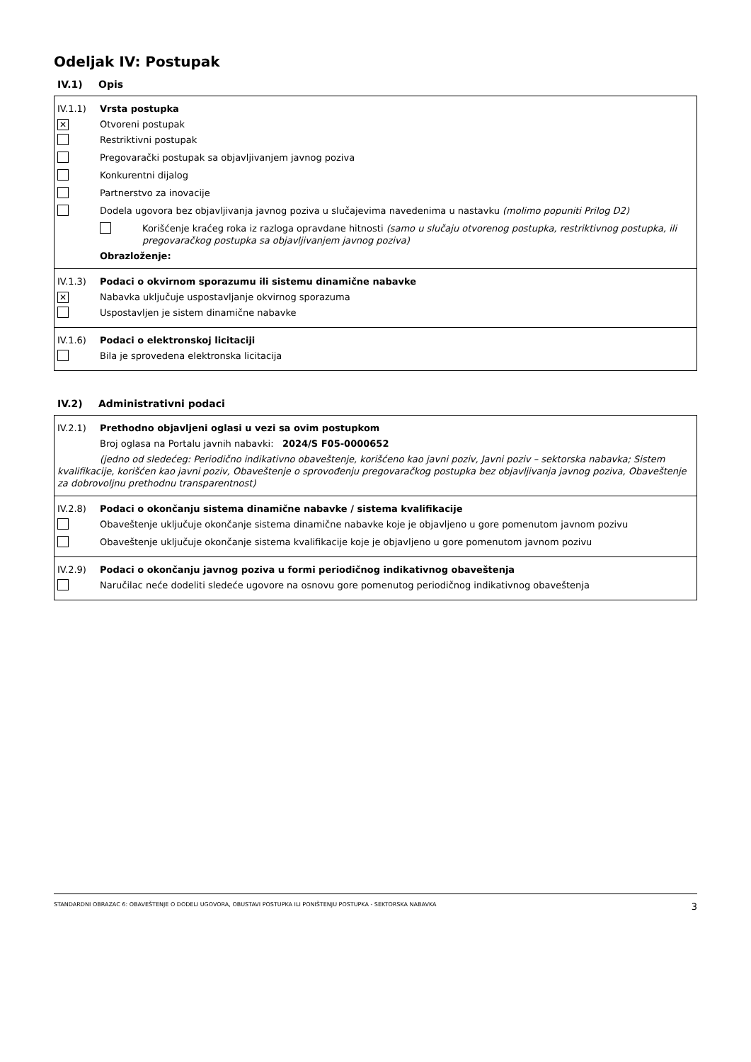Odeljak IV: Postupak
IV.1) Opis
IV.1.1) Vrsta postupka
✕
Otvoreni postupak
Restriktivni postupak
Pregovarački postupak sa objavljivanjem javnog poziva
Konkurentni dijalog
Partnerstvo za inovacije
Dodela ugovora bez objavljivanja javnog poziva u slučajevima navedenima u nastavku (molimo popuniti Prilog D2)
Korišćenje kraćeg roka iz razloga opravdane hitnosti (samo u slučaju otvorenog postupka, restriktivnog postupka, ili pregovaračkog postupka sa objavljivanjem javnog poziva)
Obrazloženje:
IV.1.3) Podaci o okvirnom sporazumu ili sistemu dinamične nabavke
✕
Nabavka uključuje uspostavljanje okvirnog sporazuma
Uspostavljen je sistem dinamične nabavke
IV.1.6) Podaci o elektronskoj licitaciji
Bila je sprovedena elektronska licitacija
IV.2) Administrativni podaci
IV.2.1) Prethodno objavljeni oglasi u vezi sa ovim postupkom
Broj oglasa na Portalu javnih nabavki: 2024/S F05-0000652
(jedno od sledećeg: Periodično indikativno obaveštenje, korišćeno kao javni poziv, Javni poziv – sektorska nabavka; Sistem kvalifikacije, korišćen kao javni poziv, Obaveštenje o sprovođenju pregovaračkog postupka bez objavljivanja javnog poziva, Obaveštenje za dobrovoljnu prethodnu transparentnost)
IV.2.8) Podaci o okončanju sistema dinamične nabavke / sistema kvalifikacije
Obaveštenje uključuje okončanje sistema dinamične nabavke koje je objavljeno u gore pomenutom javnom pozivu
Obaveštenje uključuje okončanje sistema kvalifikacije koje je objavljeno u gore pomenutom javnom pozivu
IV.2.9) Podaci o okončanju javnog poziva u formi periodičnog indikativnog obaveštenja
Naručilac neće dodeliti sledeće ugovore na osnovu gore pomenutog periodičnog indikativnog obaveštenja
STANDARDNI OBRAZAC 6: OBAVEŠTENJE O DODELI UGOVORA, OBUSTAVI POSTUPKA ILI PONIŠTENJU POSTUPKA - SEKTORSKA NABAVKA 3